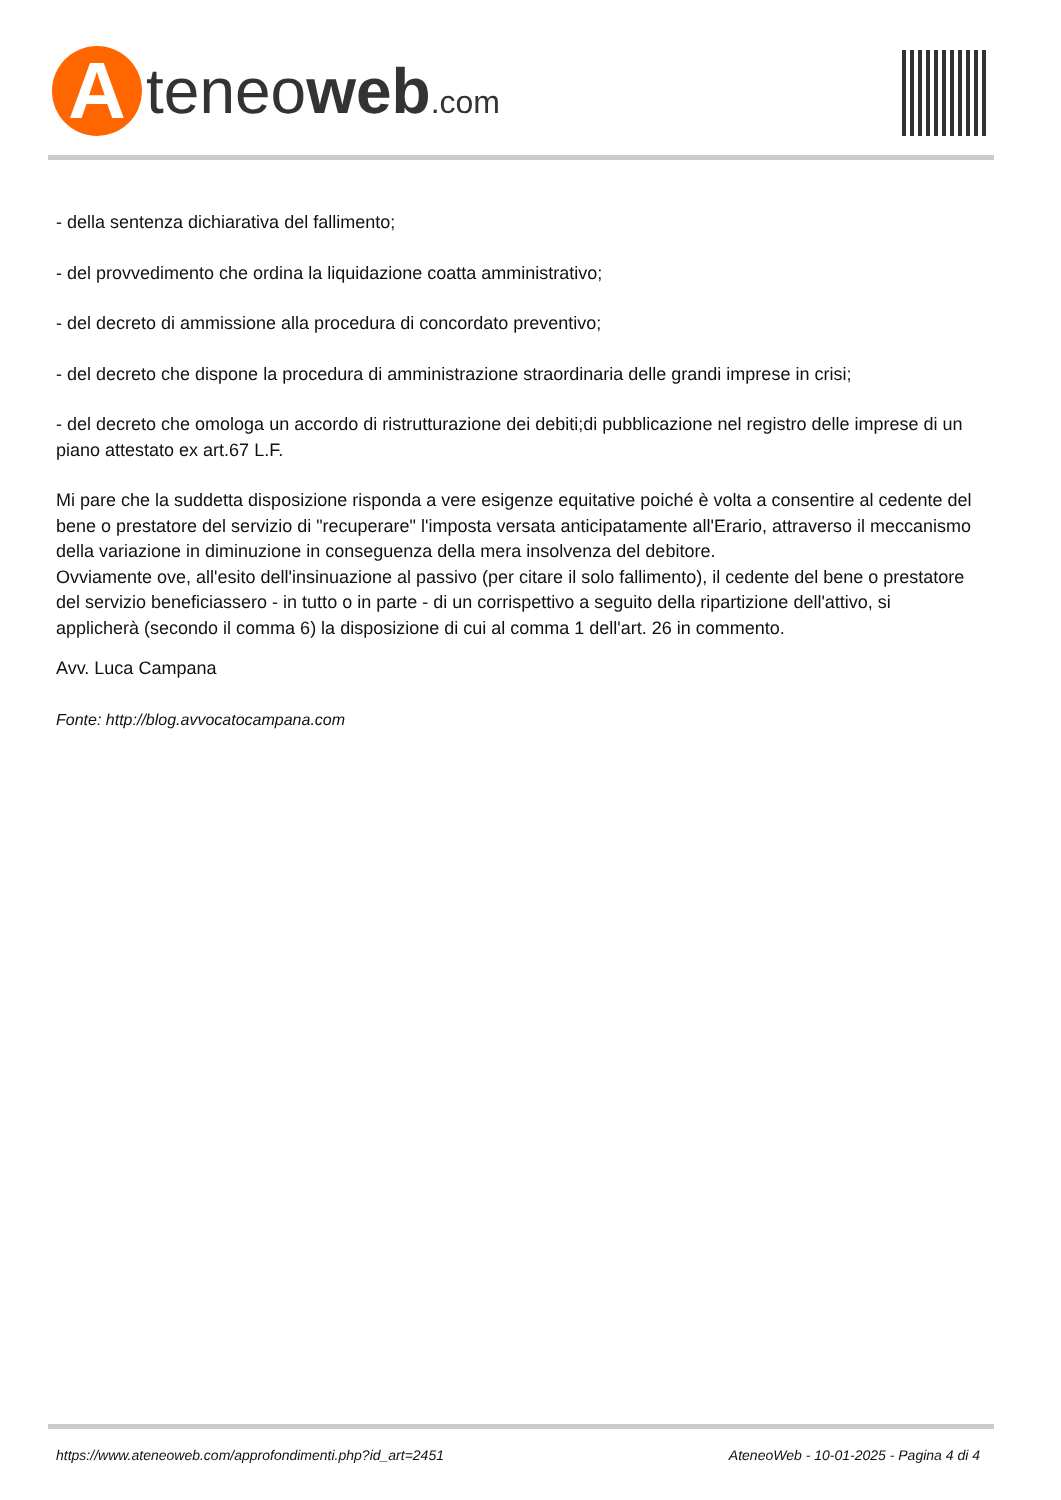A
teneoweb.com
- della sentenza dichiarativa del fallimento;
- del provvedimento che ordina la liquidazione coatta amministrativo;
- del decreto di ammissione alla procedura di concordato preventivo;
- del decreto che dispone la procedura di amministrazione straordinaria delle grandi imprese in crisi;
- del decreto che omologa un accordo di ristrutturazione dei debiti;di pubblicazione nel registro delle imprese di un piano attestato ex art.67 L.F.
Mi pare che la suddetta disposizione risponda a vere esigenze equitative poiché è volta a consentire al cedente del bene o prestatore del servizio di "recuperare" l'imposta versata anticipatamente all'Erario, attraverso il meccanismo della variazione in diminuzione in conseguenza della mera insolvenza del debitore.
Ovviamente ove, all'esito dell'insinuazione al passivo (per citare il solo fallimento), il cedente del bene o prestatore del servizio beneficiassero - in tutto o in parte - di un corrispettivo a seguito della ripartizione dell'attivo, si applicherà (secondo il comma 6) la disposizione di cui al comma 1 dell'art. 26 in commento.
Avv. Luca Campana
Fonte: http://blog.avvocatocampana.com
https://www.ateneoweb.com/approfondimenti.php?id_art=2451 AteneoWeb - 10-01-2025 - Pagina 4 di 4